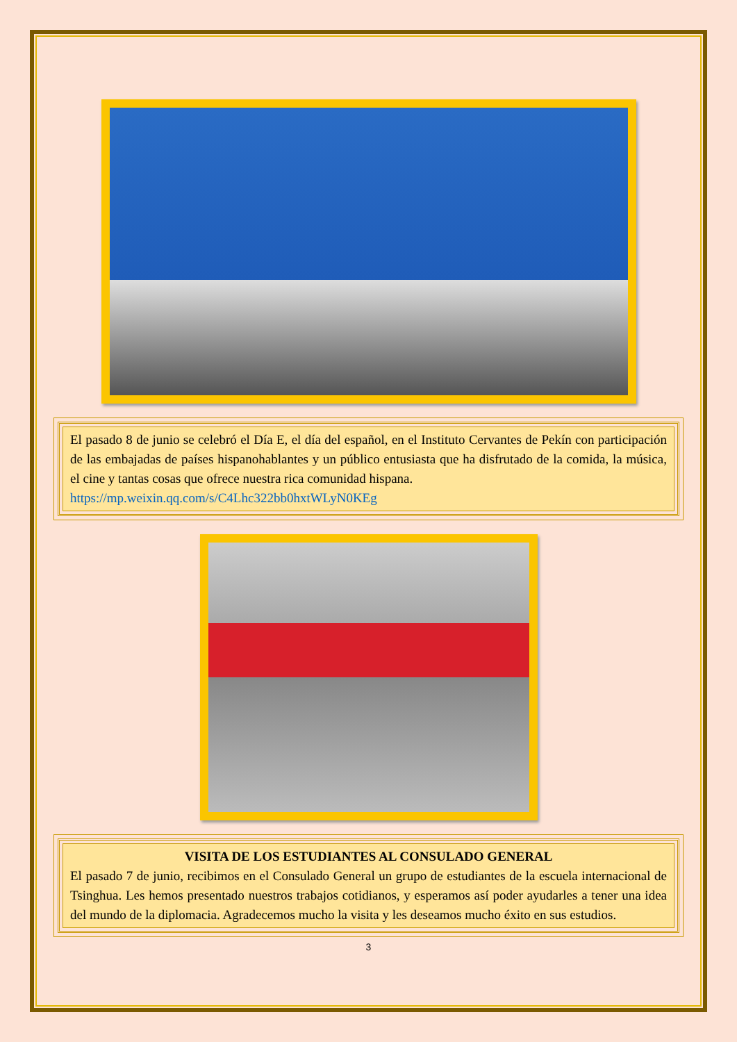El pasado 8 de junio se celebró el Día E, el día del español, en el Instituto Cervantes de Pekín con participación de las embajadas de países hispanohablantes y un público entusiasta que ha disfrutado de la comida, la música, el cine y tantas cosas que ofrece nuestra rica comunidad hispana.
https://mp.weixin.qq.com/s/C4Lhc322bb0hxtWLyN0KEg
VISITA DE LOS ESTUDIANTES AL CONSULADO GENERAL
El pasado 7 de junio, recibimos en el Consulado General un grupo de estudiantes de la escuela internacional de Tsinghua. Les hemos presentado nuestros trabajos cotidianos, y esperamos así poder ayudarles a tener una idea del mundo de la diplomacia. Agradecemos mucho la visita y les deseamos mucho éxito en sus estudios.
3